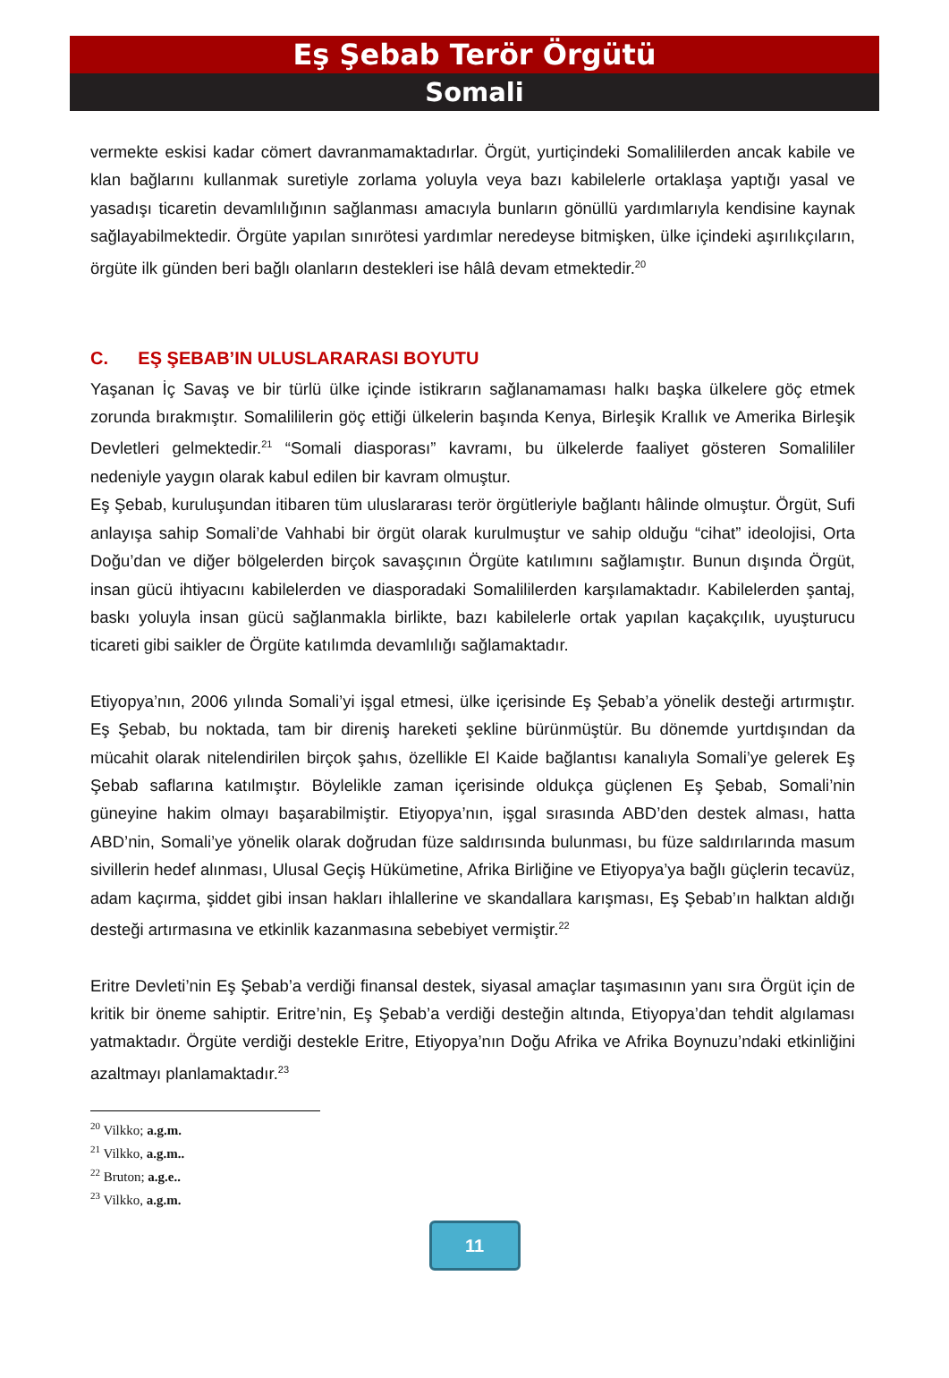Eş Şebab Terör Örgütü
Somali
vermekte eskisi kadar cömert davranmamaktadırlar. Örgüt, yurtiçindeki Somalililerden ancak kabile ve klan bağlarını kullanmak suretiyle zorlama yoluyla veya bazı kabilelerle ortaklaşa yaptığı yasal ve yasadışı ticaretin devamlılığının sağlanması amacıyla bunların gönüllü yardımlarıyla kendisine kaynak sağlayabilmektedir. Örgüte yapılan sınırötesi yardımlar neredeyse bitmişken, ülke içindeki aşırılıkçıların, örgüte ilk günden beri bağlı olanların destekleri ise hâlâ devam etmektedir.<sup>20</sup>
C. EŞ ŞEBAB’IN ULUSLARARASI BOYUTU
Yaşanan İç Savaş ve bir türlü ülke içinde istikrarın sağlanamaması halkı başka ülkelere göç etmek zorunda bırakmıştır. Somalililerin göç ettiği ülkelerin başında Kenya, Birleşik Krallık ve Amerika Birleşik Devletleri gelmektedir.<sup>21</sup> “Somali diasporası” kavramı, bu ülkelerde faaliyet gösteren Somalililer nedeniyle yaygın olarak kabul edilen bir kavram olmuştur.
Eş Şebab, kuruluşundan itibaren tüm uluslararası terör örgütleriyle bağlantı hâlinde olmuştur. Örgüt, Sufi anlayışa sahip Somali’de Vahhabi bir örgüt olarak kurulmuştur ve sahip olduğu “cihat” ideolojisi, Orta Doğu’dan ve diğer bölgelerden birçok savaşçının Örgüte katılımını sağlamıştır. Bunun dışında Örgüt, insan gücü ihtiyacını kabilelerden ve diasporadaki Somalililerden karşılamaktadır. Kabilelerden şantaj, baskı yoluyla insan gücü sağlanmakla birlikte, bazı kabilelerle ortak yapılan kaçakçılık, uyuşturucu ticareti gibi saikler de Örgüte katılımda devamlılığı sağlamaktadır.
Etiyopya’nın, 2006 yılında Somali’yi işgal etmesi, ülke içerisinde Eş Şebab’a yönelik desteği artırmıştır. Eş Şebab, bu noktada, tam bir direniş hareketi şekline bürünmüştür. Bu dönemde yurtdışından da mücahit olarak nitelendirilen birçok şahıs, özellikle El Kaide bağlantısı kanalıyla Somali’ye gelerek Eş Şebab saflarına katılmıştır. Böylelikle zaman içerisinde oldukça güçlenen Eş Şebab, Somali’nin güneyine hakim olmayı başarabilmiştir. Etiyopya’nın, işgal sırasında ABD’den destek alması, hatta ABD’nin, Somali’ye yönelik olarak doğrudan füze saldırısında bulunması, bu füze saldırılarında masum sivillerin hedef alınması, Ulusal Geçiş Hükümetine, Afrika Birliğine ve Etiyopya’ya bağlı güçlerin tecavüz, adam kaçırma, şiddet gibi insan hakları ihlallerine ve skandallara karışması, Eş Şebab’ın halktan aldığı desteği artırmasına ve etkinlik kazanmasına sebebiyet vermiştir.<sup>22</sup>
Eritre Devleti’nin Eş Şebab’a verdiği finansal destek, siyasal amaçlar taşımasının yanı sıra Örgüt için de kritik bir öneme sahiptir. Eritre’nin, Eş Şebab’a verdiği desteğin altında, Etiyopya’dan tehdit algılaması yatmaktadır. Örgüte verdiği destekle Eritre, Etiyopya’nın Doğu Afrika ve Afrika Boynuzu’ndaki etkinliğini azaltmayı planlamaktadır.<sup>23</sup>
<sup>20</sup> Vilkko; a.g.m.
<sup>21</sup> Vilkko, a.g.m..
<sup>22</sup> Bruton; a.g.e..
<sup>23</sup> Vilkko, a.g.m.
11